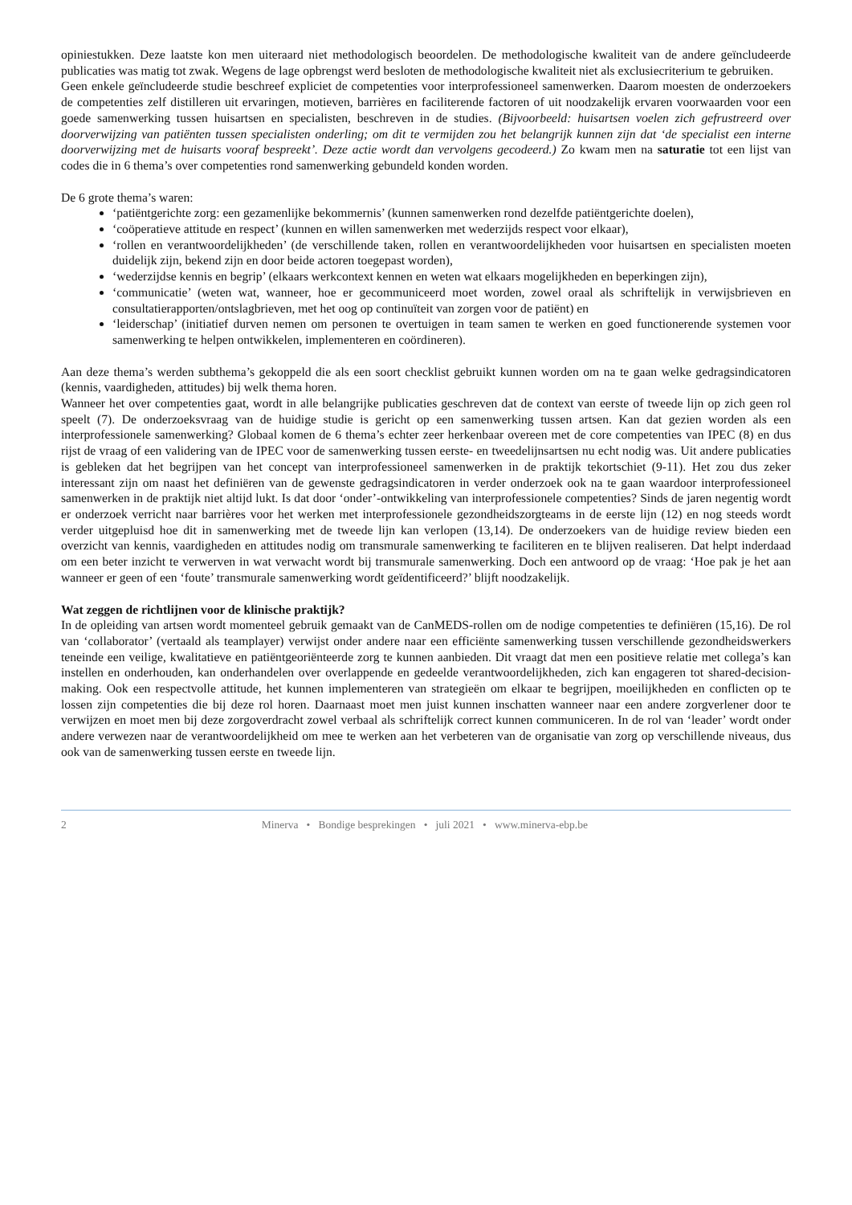opiniestukken. Deze laatste kon men uiteraard niet methodologisch beoordelen. De methodologische kwaliteit van de andere geïncludeerde publicaties was matig tot zwak. Wegens de lage opbrengst werd besloten de methodologische kwaliteit niet als exclusiecriterium te gebruiken.
Geen enkele geïncludeerde studie beschreef expliciet de competenties voor interprofessioneel samenwerken. Daarom moesten de onderzoekers de competenties zelf distilleren uit ervaringen, motieven, barrières en faciliterende factoren of uit noodzakelijk ervaren voorwaarden voor een goede samenwerking tussen huisartsen en specialisten, beschreven in de studies. (Bijvoorbeeld: huisartsen voelen zich gefrustreerd over doorverwijzing van patiënten tussen specialisten onderling; om dit te vermijden zou het belangrijk kunnen zijn dat ‘de specialist een interne doorverwijzing met de huisarts vooraf bespreekt’. Deze actie wordt dan vervolgens gecodeerd.) Zo kwam men na saturatie tot een lijst van codes die in 6 thema’s over competenties rond samenwerking gebundeld konden worden.
De 6 grote thema’s waren:
‘patiëntgerichte zorg: een gezamenlijke bekommernis’ (kunnen samenwerken rond dezelfde patiëntgerichte doelen),
‘coöperatieve attitude en respect’ (kunnen en willen samenwerken met wederzijds respect voor elkaar),
‘rollen en verantwoordelijkheden’ (de verschillende taken, rollen en verantwoordelijkheden voor huisartsen en specialisten moeten duidelijk zijn, bekend zijn en door beide actoren toegepast worden),
‘wederzijdse kennis en begrip’ (elkaars werkcontext kennen en weten wat elkaars mogelijkheden en beperkingen zijn),
‘communicatie’ (weten wat, wanneer, hoe er gecommuniceerd moet worden, zowel oraal als schriftelijk in verwijsbrieven en consultatierapporten/ontslagbrieven, met het oog op continuïteit van zorgen voor de patiënt) en
‘leiderschap’ (initiatief durven nemen om personen te overtuigen in team samen te werken en goed functionerende systemen voor samenwerking te helpen ontwikkelen, implementeren en coördineren).
Aan deze thema’s werden subthema’s gekoppeld die als een soort checklist gebruikt kunnen worden om na te gaan welke gedragsindicatoren (kennis, vaardigheden, attitudes) bij welk thema horen.
Wanneer het over competenties gaat, wordt in alle belangrijke publicaties geschreven dat de context van eerste of tweede lijn op zich geen rol speelt (7). De onderzoeksvraag van de huidige studie is gericht op een samenwerking tussen artsen. Kan dat gezien worden als een interprofessionele samenwerking? Globaal komen de 6 thema’s echter zeer herkenbaar overeen met de core competenties van IPEC (8) en dus rijst de vraag of een validering van de IPEC voor de samenwerking tussen eerste- en tweedelijnsartsen nu echt nodig was. Uit andere publicaties is gebleken dat het begrijpen van het concept van interprofessioneel samenwerken in de praktijk tekortschiet (9-11). Het zou dus zeker interessant zijn om naast het definiëren van de gewenste gedragsindicatoren in verder onderzoek ook na te gaan waardoor interprofessioneel samenwerken in de praktijk niet altijd lukt. Is dat door ‘onder’-ontwikkeling van interprofessionele competenties? Sinds de jaren negentig wordt er onderzoek verricht naar barrières voor het werken met interprofessionele gezondheidszorgteams in de eerste lijn (12) en nog steeds wordt verder uitgepluisd hoe dit in samenwerking met de tweede lijn kan verlopen (13,14). De onderzoekers van de huidige review bieden een overzicht van kennis, vaardigheden en attitudes nodig om transmurale samenwerking te faciliteren en te blijven realiseren. Dat helpt inderdaad om een beter inzicht te verwerven in wat verwacht wordt bij transmurale samenwerking. Doch een antwoord op de vraag: ‘Hoe pak je het aan wanneer er geen of een ‘foute’ transmurale samenwerking wordt geïdentificeerd?’ blijft noodzakelijk.
Wat zeggen de richtlijnen voor de klinische praktijk?
In de opleiding van artsen wordt momenteel gebruik gemaakt van de CanMEDS-rollen om de nodige competenties te definiëren (15,16). De rol van ‘collaborator’ (vertaald als teamplayer) verwijst onder andere naar een efficiënte samenwerking tussen verschillende gezondheidswerkers teneinde een veilige, kwalitatieve en patiëntgeoriënteerde zorg te kunnen aanbieden. Dit vraagt dat men een positieve relatie met collega’s kan instellen en onderhouden, kan onderhandelen over overlappende en gedeelde verantwoordelijkheden, zich kan engageren tot shared-decision-making. Ook een respectvolle attitude, het kunnen implementeren van strategieën om elkaar te begrijpen, moeilijkheden en conflicten op te lossen zijn competenties die bij deze rol horen. Daarnaast moet men juist kunnen inschatten wanneer naar een andere zorgverlener door te verwijzen en moet men bij deze zorgoverdracht zowel verbaal als schriftelijk correct kunnen communiceren. In de rol van ‘leader’ wordt onder andere verwezen naar de verantwoordelijkheid om mee te werken aan het verbeteren van de organisatie van zorg op verschillende niveaus, dus ook van de samenwerking tussen eerste en tweede lijn.
2 Minerva • Bondige besprekingen • juli 2021 • www.minerva-ebp.be